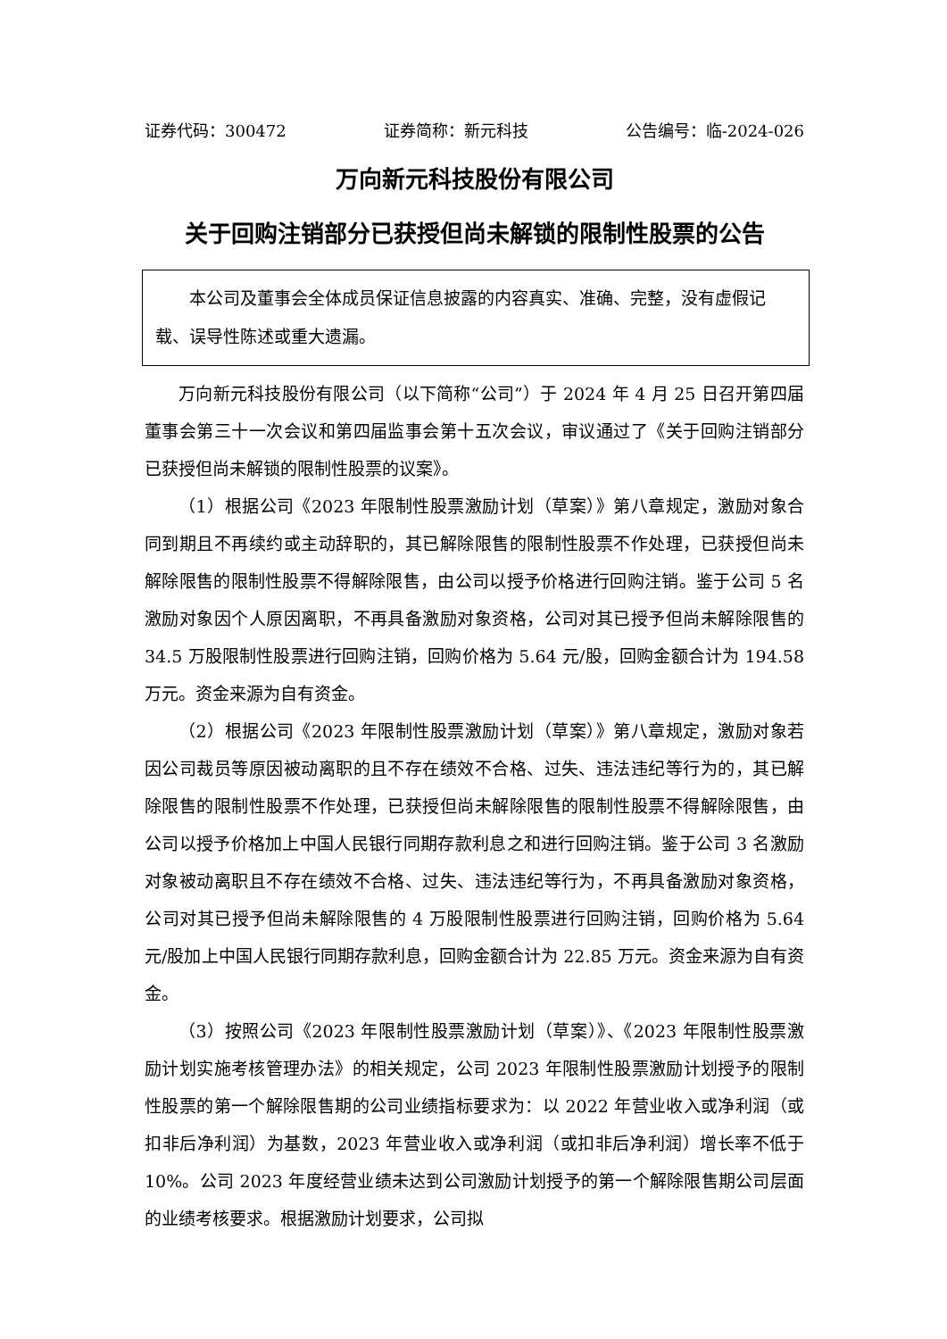证券代码：300472 证券简称：新元科技 公告编号：临-2024-026
万向新元科技股份有限公司
关于回购注销部分已获授但尚未解锁的限制性股票的公告
本公司及董事会全体成员保证信息披露的内容真实、准确、完整，没有虚假记载、误导性陈述或重大遗漏。
万向新元科技股份有限公司（以下简称“公司”）于 2024 年 4 月 25 日召开第四届董事会第三十一次会议和第四届监事会第十五次会议，审议通过了《关于回购注销部分已获授但尚未解锁的限制性股票的议案》。
（1）根据公司《2023 年限制性股票激励计划（草案）》第八章规定，激励对象合同到期且不再续约或主动辞职的，其已解除限售的限制性股票不作处理，已获授但尚未解除限售的限制性股票不得解除限售，由公司以授予价格进行回购注销。鉴于公司 5 名激励对象因个人原因离职，不再具备激励对象资格，公司对其已授予但尚未解除限售的 34.5 万股限制性股票进行回购注销，回购价格为 5.64 元/股，回购金额合计为 194.58 万元。资金来源为自有资金。
（2）根据公司《2023 年限制性股票激励计划（草案）》第八章规定，激励对象若因公司裁员等原因被动离职的且不存在绩效不合格、过失、违法违纪等行为的，其已解除限售的限制性股票不作处理，已获授但尚未解除限售的限制性股票不得解除限售，由公司以授予价格加上中国人民银行同期存款利息之和进行回购注销。鉴于公司 3 名激励对象被动离职且不存在绩效不合格、过失、违法违纪等行为，不再具备激励对象资格，公司对其已授予但尚未解除限售的 4 万股限制性股票进行回购注销，回购价格为 5.64 元/股加上中国人民银行同期存款利息，回购金额合计为 22.85 万元。资金来源为自有资金。
（3）按照公司《2023 年限制性股票激励计划（草案）》、《2023 年限制性股票激励计划实施考核管理办法》的相关规定，公司 2023 年限制性股票激励计划授予的限制性股票的第一个解除限售期的公司业绩指标要求为：以 2022 年营业收入或净利润（或扣非后净利润）为基数，2023 年营业收入或净利润（或扣非后净利润）增长率不低于 10%。公司 2023 年度经营业绩未达到公司激励计划授予的第一个解除限售期公司层面的业绩考核要求。根据激励计划要求，公司拟